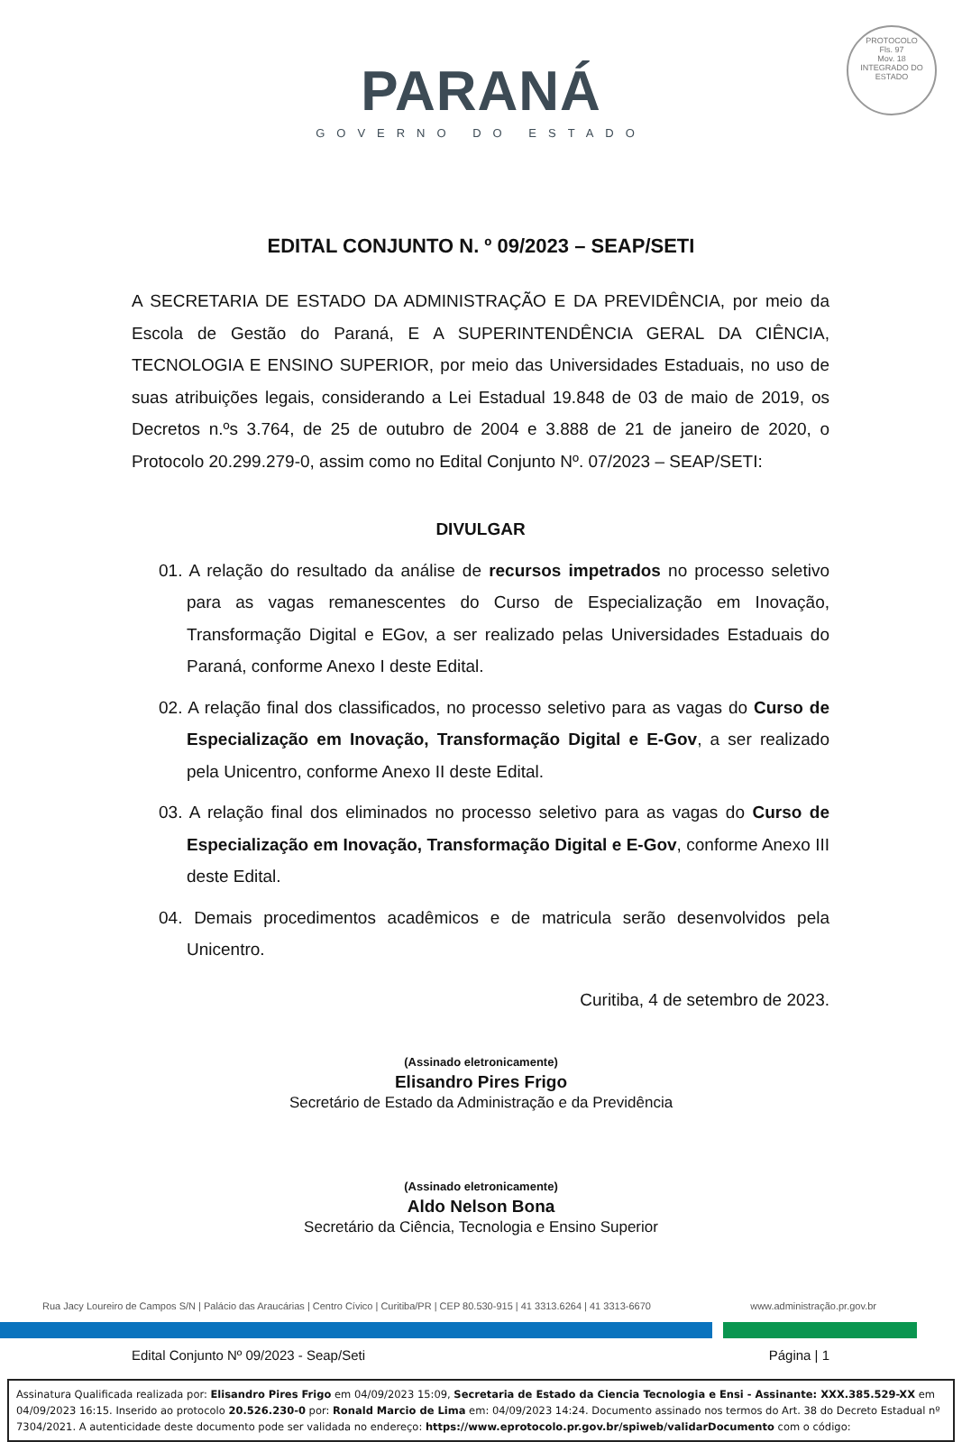PROTOCOLO
Fls. 97
Mov. 18
INTEGRADO DO ESTADO
PARANÁ
GOVERNO DO ESTADO
EDITAL CONJUNTO N. º 09/2023 – SEAP/SETI
A SECRETARIA DE ESTADO DA ADMINISTRAÇÃO E DA PREVIDÊNCIA, por meio da Escola de Gestão do Paraná, E A SUPERINTENDÊNCIA GERAL DA CIÊNCIA, TECNOLOGIA E ENSINO SUPERIOR, por meio das Universidades Estaduais, no uso de suas atribuições legais, considerando a Lei Estadual 19.848 de 03 de maio de 2019, os Decretos n.ºs 3.764, de 25 de outubro de 2004 e 3.888 de 21 de janeiro de 2020, o Protocolo 20.299.279-0, assim como no Edital Conjunto Nº. 07/2023 – SEAP/SETI:
DIVULGAR
01. A relação do resultado da análise de recursos impetrados no processo seletivo para as vagas remanescentes do Curso de Especialização em Inovação, Transformação Digital e EGov, a ser realizado pelas Universidades Estaduais do Paraná, conforme Anexo I deste Edital.
02. A relação final dos classificados, no processo seletivo para as vagas do Curso de Especialização em Inovação, Transformação Digital e E-Gov, a ser realizado pela Unicentro, conforme Anexo II deste Edital.
03. A relação final dos eliminados no processo seletivo para as vagas do Curso de Especialização em Inovação, Transformação Digital e E-Gov, conforme Anexo III deste Edital.
04. Demais procedimentos acadêmicos e de matricula serão desenvolvidos pela Unicentro.
Curitiba, 4 de setembro de 2023.
(Assinado eletronicamente)
Elisandro Pires Frigo
Secretário de Estado da Administração e da Previdência
(Assinado eletronicamente)
Aldo Nelson Bona
Secretário da Ciência, Tecnologia e Ensino Superior
Rua Jacy Loureiro de Campos S/N | Palácio das Araucárias | Centro Cívico | Curitiba/PR | CEP 80.530-915 | 41 3313.6264 | 41 3313-6670 www.administração.pr.gov.br
Edital Conjunto Nº 09/2023 - Seap/Seti Página | 1
Assinatura Qualificada realizada por: Elisandro Pires Frigo em 04/09/2023 15:09, Secretaria de Estado da Ciencia Tecnologia e Ensi - Assinante: XXX.385.529-XX em 04/09/2023 16:15. Inserido ao protocolo 20.526.230-0 por: Ronald Marcio de Lima em: 04/09/2023 14:24. Documento assinado nos termos do Art. 38 do Decreto Estadual nº 7304/2021. A autenticidade deste documento pode ser validada no endereço: https://www.eprotocolo.pr.gov.br/spiweb/validarDocumento com o código: